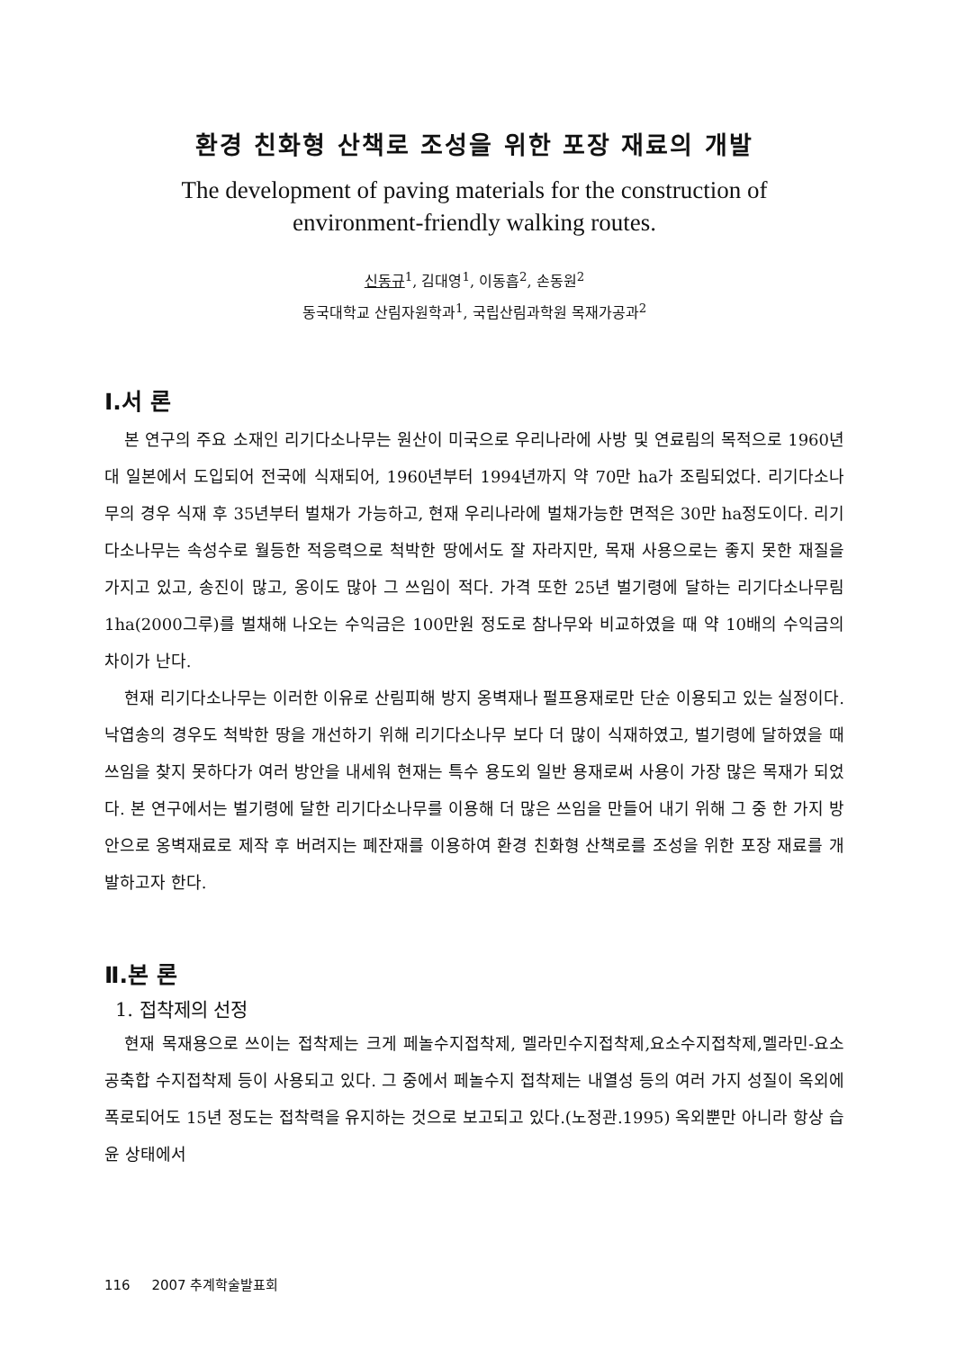환경 친화형 산책로 조성을 위한 포장 재료의 개발
The development of paving materials for the construction of
environment-friendly walking routes.
신동규<sup>1</sup>, 김대영<sup>1</sup>, 이동흡<sup>2</sup>, 손동원<sup>2</sup>
동국대학교 산림자원학과<sup>1</sup>, 국립산림과학원 목재가공과<sup>2</sup>
Ⅰ.서 론
본 연구의 주요 소재인 리기다소나무는 원산이 미국으로 우리나라에 사방 및 연료림의 목적으로 1960년대 일본에서 도입되어 전국에 식재되어, 1960년부터 1994년까지 약 70만 ha가 조림되었다. 리기다소나무의 경우 식재 후 35년부터 벌채가 가능하고, 현재 우리나라에 벌채가능한 면적은 30만 ha정도이다. 리기다소나무는 속성수로 월등한 적응력으로 척박한 땅에서도 잘 자라지만, 목재 사용으로는 좋지 못한 재질을 가지고 있고, 송진이 많고, 옹이도 많아 그 쓰임이 적다. 가격 또한 25년 벌기령에 달하는 리기다소나무림 1ha(2000그루)를 벌채해 나오는 수익금은 100만원 정도로 참나무와 비교하였을 때 약 10배의 수익금의 차이가 난다.
현재 리기다소나무는 이러한 이유로 산림피해 방지 옹벽재나 펄프용재로만 단순 이용되고 있는 실정이다. 낙엽송의 경우도 척박한 땅을 개선하기 위해 리기다소나무 보다 더 많이 식재하였고, 벌기령에 달하였을 때 쓰임을 찾지 못하다가 여러 방안을 내세워 현재는 특수 용도외 일반 용재로써 사용이 가장 많은 목재가 되었다. 본 연구에서는 벌기령에 달한 리기다소나무를 이용해 더 많은 쓰임을 만들어 내기 위해 그 중 한 가지 방안으로 옹벽재료로 제작 후 버려지는 폐잔재를 이용하여 환경 친화형 산책로를 조성을 위한 포장 재료를 개발하고자 한다.
Ⅱ.본 론
1. 접착제의 선정
현재 목재용으로 쓰이는 접착제는 크게 페놀수지접착제, 멜라민수지접착제,요소수지접착제,멜라민-요소 공축합 수지접착제 등이 사용되고 있다. 그 중에서 페놀수지 접착제는 내열성 등의 여러 가지 성질이 옥외에 폭로되어도 15년 정도는 접착력을 유지하는 것으로 보고되고 있다.(노정관.1995) 옥외뿐만 아니라 항상 습윤 상태에서
116 2007 추계학술발표회